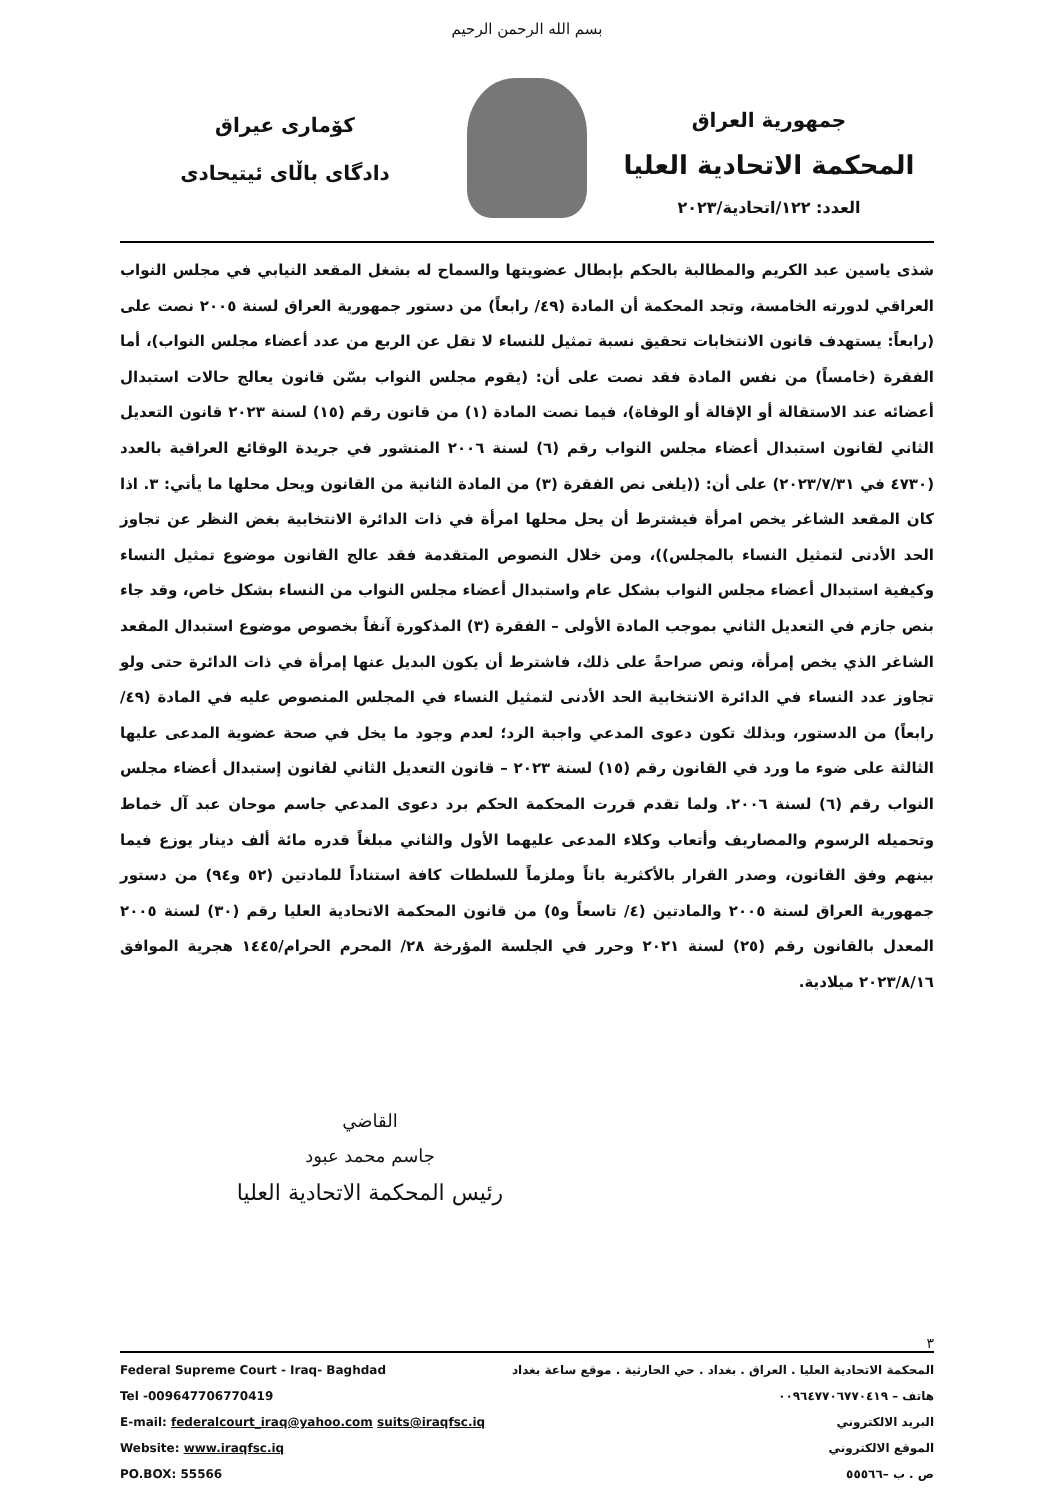بسم الله الرحمن الرحيم
جمهورية العراق
المحكمة الاتحادية العليا
العدد: ١٢٢/اتحادية/٢٠٢٣
كۆمارى عيراق
دادگاى باڵاى ئيتيحادى
شذى ياسين عبد الكريم والمطالبة بالحكم بإبطال عضويتها والسماح له بشغل المقعد النيابي في مجلس النواب العراقي لدورته الخامسة، وتجد المحكمة أن المادة (٤٩/ رابعاً) من دستور جمهورية العراق لسنة ٢٠٠٥ نصت على (رابعاً: يستهدف قانون الانتخابات تحقيق نسبة تمثيل للنساء لا تقل عن الربع من عدد أعضاء مجلس النواب)، أما الفقرة (خامساً) من نفس المادة فقد نصت على أن: (يقوم مجلس النواب بسّن قانون يعالج حالات استبدال أعضائه عند الاستقالة أو الإقالة أو الوفاة)، فيما نصت المادة (١) من قانون رقم (١٥) لسنة ٢٠٢٣ قانون التعديل الثاني لقانون استبدال أعضاء مجلس النواب رقم (٦) لسنة ٢٠٠٦ المنشور في جريدة الوقائع العراقية بالعدد (٤٧٣٠ في ٢٠٢٣/٧/٣١) على أن: ((يلغى نص الفقرة (٣) من المادة الثانية من القانون ويحل محلها ما يأتي: ٣. اذا كان المقعد الشاغر يخص امرأة فيشترط أن يحل محلها امرأة في ذات الدائرة الانتخابية بغض النظر عن تجاوز الحد الأدنى لتمثيل النساء بالمجلس))، ومن خلال النصوص المتقدمة فقد عالج القانون موضوع تمثيل النساء وكيفية استبدال أعضاء مجلس النواب بشكل عام واستبدال أعضاء مجلس النواب من النساء بشكل خاص، وقد جاء بنص جازم في التعديل الثاني بموجب المادة الأولى – الفقرة (٣) المذكورة آنفاً بخصوص موضوع استبدال المقعد الشاغر الذي يخص إمرأة، ونص صراحةً على ذلك، فاشترط أن يكون البديل عنها إمرأة في ذات الدائرة حتى ولو تجاوز عدد النساء في الدائرة الانتخابية الحد الأدنى لتمثيل النساء في المجلس المنصوص عليه في المادة (٤٩/ رابعاً) من الدستور، وبذلك تكون دعوى المدعي واجبة الرد؛ لعدم وجود ما يخل في صحة عضوية المدعى عليها الثالثة على ضوء ما ورد في القانون رقم (١٥) لسنة ٢٠٢٣ – قانون التعديل الثاني لقانون إستبدال أعضاء مجلس النواب رقم (٦) لسنة ٢٠٠٦. ولما تقدم قررت المحكمة الحكم برد دعوى المدعي جاسم موحان عبد آل خماط وتحميله الرسوم والمصاريف وأتعاب وكلاء المدعى عليهما الأول والثاني مبلغاً قدره مائة ألف دينار يوزع فيما بينهم وفق القانون، وصدر القرار بالأكثرية باتاً وملزماً للسلطات كافة استناداً للمادتين (٥٢ و٩٤) من دستور جمهورية العراق لسنة ٢٠٠٥ والمادتين (٤/ تاسعاً و٥) من قانون المحكمة الاتحادية العليا رقم (٣٠) لسنة ٢٠٠٥ المعدل بالقانون رقم (٢٥) لسنة ٢٠٢١ وحرر في الجلسة المؤرخة ٢٨/ المحرم الحرام/١٤٤٥ هجرية الموافق ٢٠٢٣/٨/١٦ ميلادية.
القاضي
جاسم محمد عبود
رئيس المحكمة الاتحادية العليا
٣
Federal Supreme Court - Iraq- Baghdad
Tel -009647706770419
E-mail: federalcourt_iraq@yahoo.com suits@iraqfsc.iq
Website: www.iraqfsc.iq
PO.BOX: 55566
المحكمة الاتحادية العليا . العراق . بغداد . حي الحارثية . موقع ساعة بغداد
هاتف – ٠٠٩٦٤٧٧٠٦٧٧٠٤١٩
البريد الالكتروني
الموقع الالكتروني
ص . ب –٥٥٥٦٦